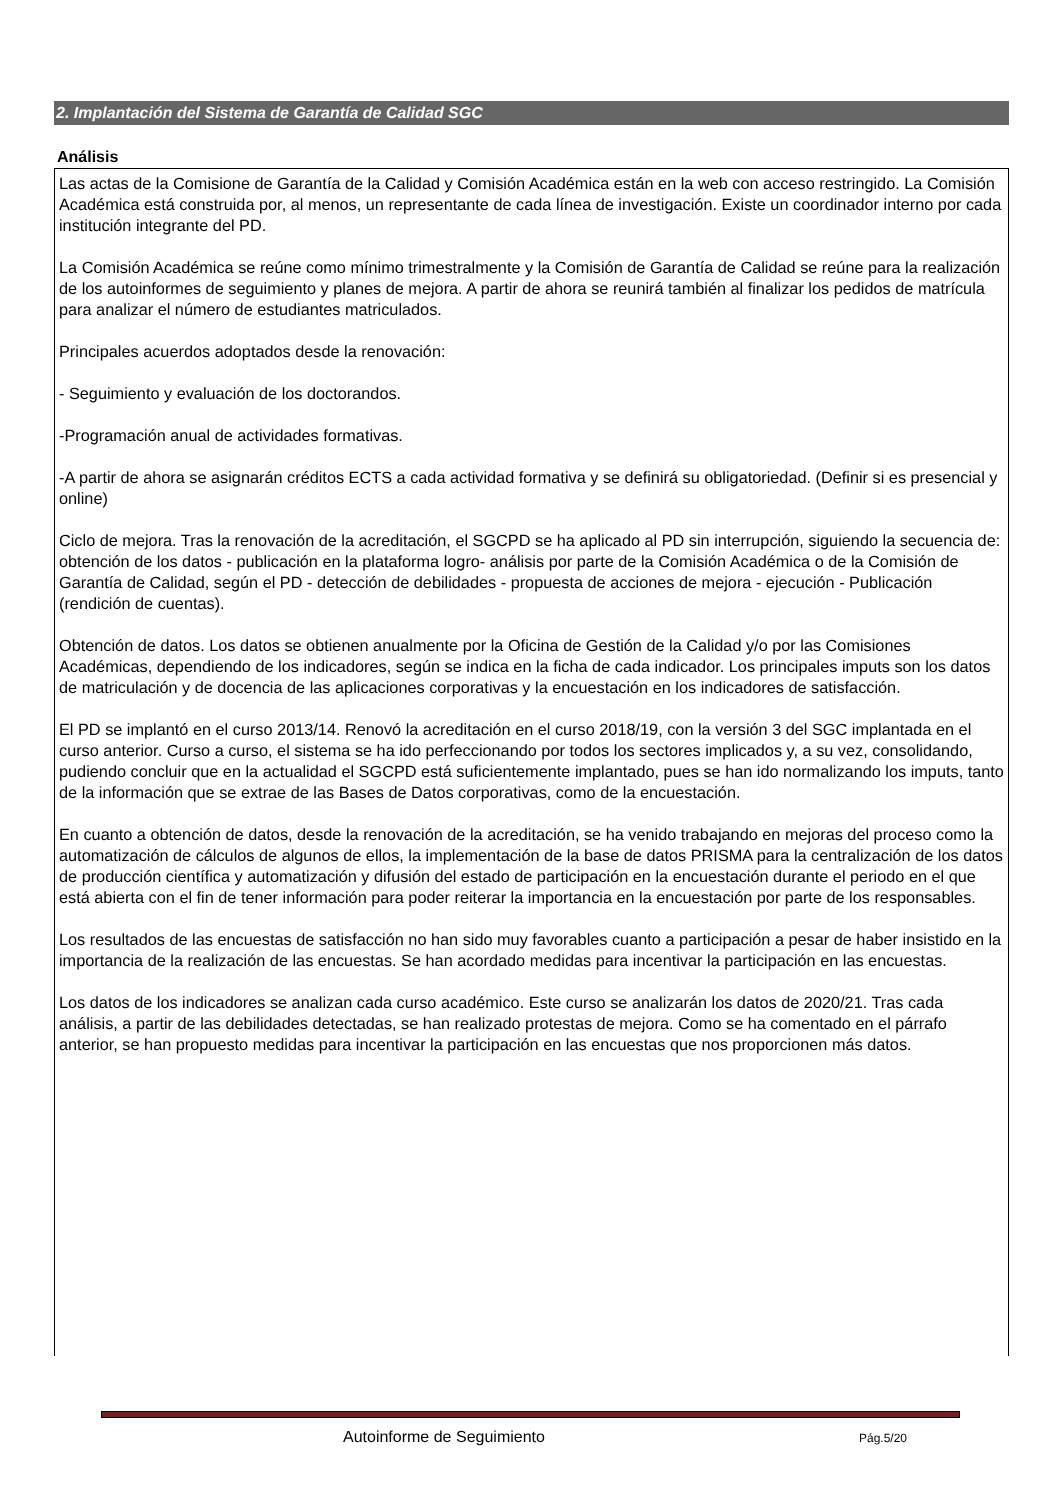2. Implantación del Sistema de Garantía de Calidad SGC
Análisis
Las actas de la Comisione de Garantía de la Calidad y Comisión Académica están en la web con acceso restringido. La Comisión Académica está construida por, al menos, un representante de cada línea de investigación. Existe un coordinador interno por cada institución integrante del PD.
La Comisión Académica se reúne como mínimo trimestralmente y la Comisión de Garantía de Calidad se reúne para la realización de los autoinformes de seguimiento y planes de mejora. A partir de ahora se reunirá también al finalizar los pedidos de matrícula para analizar el número de estudiantes matriculados.
Principales acuerdos adoptados desde la renovación:
- Seguimiento y evaluación de los doctorandos.
-Programación anual de actividades formativas.
-A partir de ahora se asignarán créditos ECTS a cada actividad formativa y se definirá su obligatoriedad. (Definir si es presencial y online)
Ciclo de mejora. Tras la renovación de la acreditación, el SGCPD se ha aplicado al PD sin interrupción, siguiendo la secuencia de: obtención de los datos - publicación en la plataforma logro- análisis por parte de la Comisión Académica o de la Comisión de Garantía de Calidad, según el PD - detección de debilidades - propuesta de acciones de mejora - ejecución - Publicación (rendición de cuentas).
Obtención de datos. Los datos se obtienen anualmente por la Oficina de Gestión de la Calidad y/o por las Comisiones Académicas, dependiendo de los indicadores, según se indica en la ficha de cada indicador. Los principales imputs son los datos de matriculación y de docencia de las aplicaciones corporativas y la encuestación en los indicadores de satisfacción.
El PD se implantó en el curso 2013/14. Renovó la acreditación en el curso 2018/19, con la versión 3 del SGC implantada en el curso anterior. Curso a curso, el sistema se ha ido perfeccionando por todos los sectores implicados y, a su vez, consolidando, pudiendo concluir que en la actualidad el SGCPD está suficientemente implantado, pues se han ido normalizando los imputs, tanto de la información que se extrae de las Bases de Datos corporativas, como de la encuestación.
En cuanto a obtención de datos, desde la renovación de la acreditación, se ha venido trabajando en mejoras del proceso como la automatización de cálculos de algunos de ellos, la implementación de la base de datos PRISMA para la centralización de los datos de producción científica y automatización y difusión del estado de participación en la encuestación durante el periodo en el que está abierta con el fin de tener información para poder reiterar la importancia en la encuestación por parte de los responsables.
Los resultados de las encuestas de satisfacción no han sido muy favorables cuanto a participación a pesar de haber insistido en la importancia de la realización de las encuestas. Se han acordado medidas para incentivar la participación en las encuestas.
Los datos de los indicadores se analizan cada curso académico. Este curso se analizarán los datos de 2020/21. Tras cada análisis, a partir de las debilidades detectadas, se han realizado protestas de mejora. Como se ha comentado en el párrafo anterior, se han propuesto medidas para incentivar la participación en las encuestas que nos proporcionen más datos.
Autoinforme de Seguimiento Pág.5/20